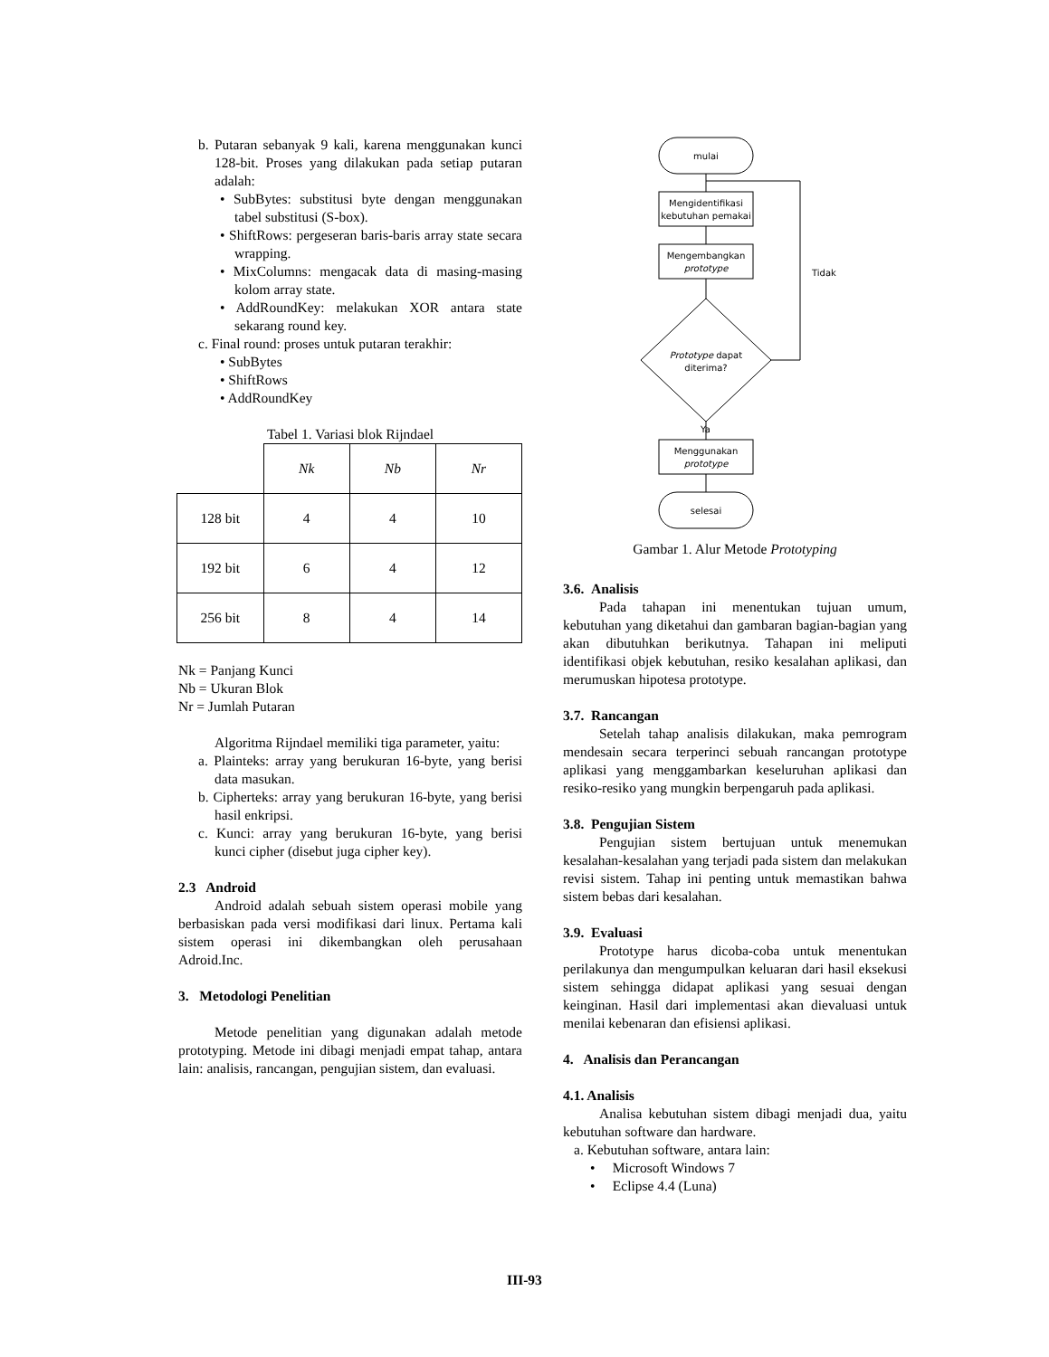b. Putaran sebanyak 9 kali, karena menggunakan kunci 128-bit. Proses yang dilakukan pada setiap putaran adalah:
• SubBytes: substitusi byte dengan menggunakan tabel substitusi (S-box).
• ShiftRows: pergeseran baris-baris array state secara wrapping.
• MixColumns: mengacak data di masing-masing kolom array state.
• AddRoundKey: melakukan XOR antara state sekarang round key.
c. Final round: proses untuk putaran terakhir:
• SubBytes
• ShiftRows
• AddRoundKey
Tabel 1. Variasi blok Rijndael
| | Nk | Nb | Nr |
| 128 bit | 4 | 4 | 10 |
| 192 bit | 6 | 4 | 12 |
| 256 bit | 8 | 4 | 14 |
Nk = Panjang Kunci
Nb = Ukuran Blok
Nr = Jumlah Putaran
Algoritma Rijndael memiliki tiga parameter, yaitu:
a. Plainteks: array yang berukuran 16-byte, yang berisi data masukan.
b. Cipherteks: array yang berukuran 16-byte, yang berisi hasil enkripsi.
c. Kunci: array yang berukuran 16-byte, yang berisi kunci cipher (disebut juga cipher key).
2.3 Android
Android adalah sebuah sistem operasi mobile yang berbasiskan pada versi modifikasi dari linux. Pertama kali sistem operasi ini dikembangkan oleh perusahaan Adroid.Inc.
3. Metodologi Penelitian
Metode penelitian yang digunakan adalah metode prototyping. Metode ini dibagi menjadi empat tahap, antara lain: analisis, rancangan, pengujian sistem, dan evaluasi.
mulai
Mengidentifikasi
kebutuhan pemakai
Mengembangkan
prototype
Prototype dapat
diterima?
Tidak
Ya
Menggunakan
prototype
selesai
Gambar 1. Alur Metode Prototyping
3.6. Analisis
Pada tahapan ini menentukan tujuan umum, kebutuhan yang diketahui dan gambaran bagian-bagian yang akan dibutuhkan berikutnya. Tahapan ini meliputi identifikasi objek kebutuhan, resiko kesalahan aplikasi, dan merumuskan hipotesa prototype.
3.7. Rancangan
Setelah tahap analisis dilakukan, maka pemrogram mendesain secara terperinci sebuah rancangan prototype aplikasi yang menggambarkan keseluruhan aplikasi dan resiko-resiko yang mungkin berpengaruh pada aplikasi.
3.8. Pengujian Sistem
Pengujian sistem bertujuan untuk menemukan kesalahan-kesalahan yang terjadi pada sistem dan melakukan revisi sistem. Tahap ini penting untuk memastikan bahwa sistem bebas dari kesalahan.
3.9. Evaluasi
Prototype harus dicoba-coba untuk menentukan perilakunya dan mengumpulkan keluaran dari hasil eksekusi sistem sehingga didapat aplikasi yang sesuai dengan keinginan. Hasil dari implementasi akan dievaluasi untuk menilai kebenaran dan efisiensi aplikasi.
4. Analisis dan Perancangan
4.1. Analisis
Analisa kebutuhan sistem dibagi menjadi dua, yaitu kebutuhan software dan hardware.
a. Kebutuhan software, antara lain:
• Microsoft Windows 7
• Eclipse 4.4 (Luna)
III-93